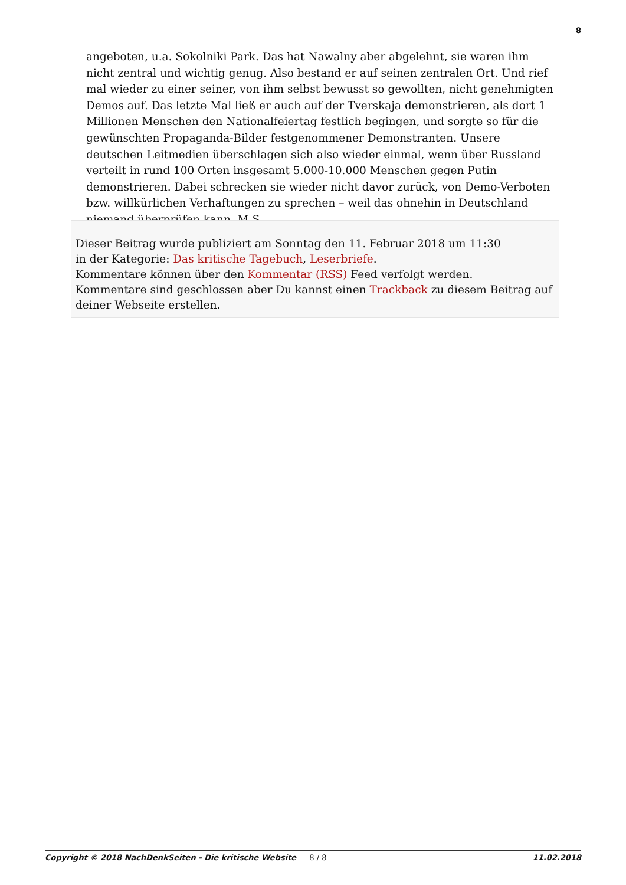8
angeboten, u.a. Sokolniki Park. Das hat Nawalny aber abgelehnt, sie waren ihm nicht zentral und wichtig genug. Also bestand er auf seinen zentralen Ort. Und rief mal wieder zu einer seiner, von ihm selbst bewusst so gewollten, nicht genehmigten Demos auf. Das letzte Mal ließ er auch auf der Tverskaja demonstrieren, als dort 1 Millionen Menschen den Nationalfeiertag festlich begingen, und sorgte so für die gewünschten Propaganda-Bilder festgenommener Demonstranten. Unsere deutschen Leitmedien überschlagen sich also wieder einmal, wenn über Russland verteilt in rund 100 Orten insgesamt 5.000-10.000 Menschen gegen Putin demonstrieren. Dabei schrecken sie wieder nicht davor zurück, von Demo-Verboten bzw. willkürlichen Verhaftungen zu sprechen – weil das ohnehin in Deutschland niemand überprüfen kann. M.S.
Dieser Beitrag wurde publiziert am Sonntag den 11. Februar 2018 um 11:30
in der Kategorie: Das kritische Tagebuch, Leserbriefe.
Kommentare können über den Kommentar (RSS) Feed verfolgt werden.
Kommentare sind geschlossen aber Du kannst einen Trackback zu diesem Beitrag auf deiner Webseite erstellen.
Copyright © 2018 NachDenkSeiten - Die kritische Website - 8 / 8 -
11.02.2018